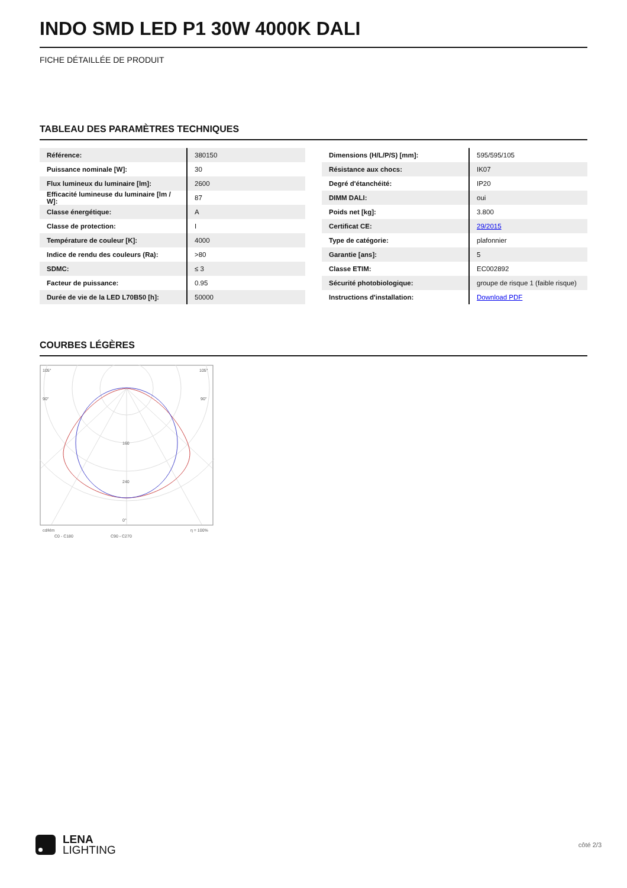INDO SMD LED P1 30W 4000K DALI
FICHE DÉTAILLÉE DE PRODUIT
TABLEAU DES PARAMÈTRES TECHNIQUES
| Référence: | 380150 |
| Puissance nominale [W]: | 30 |
| Flux lumineux du luminaire [lm]: | 2600 |
| Efficacité lumineuse du luminaire [lm / W]: | 87 |
| Classe énergétique: | A |
| Classe de protection: | I |
| Température de couleur [K]: | 4000 |
| Indice de rendu des couleurs (Ra): | >80 |
| SDMC: | ≤ 3 |
| Facteur de puissance: | 0.95 |
| Durée de vie de la LED L70B50 [h]: | 50000 |
| Dimensions (H/L/P/S) [mm]: | 595/595/105 |
| Résistance aux chocs: | IK07 |
| Degré d'étanchéité: | IP20 |
| DIMM DALI: | oui |
| Poids net [kg]: | 3.800 |
| Certificat CE: | 29/2015 |
| Type de catégorie: | plafonnier |
| Garantie [ans]: | 5 |
| Classe ETIM: | EC002892 |
| Sécurité photobiologique: | groupe de risque 1 (faible risque) |
| Instructions d'installation: | Download PDF |
COURBES LÉGÈRES
105°
105°
90°
90°
240
160
0°
cd/klm
η = 100%
C0 - C180
C90 - C270
LENA
LIGHTING
côté 2/3